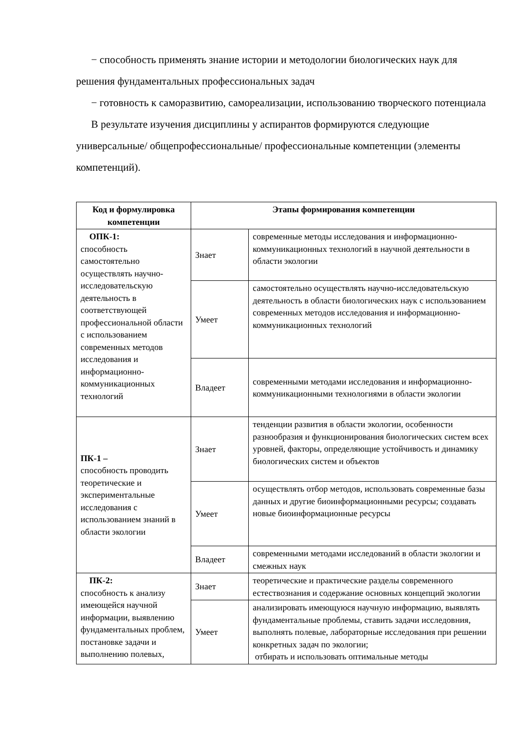− способность применять знание истории и методологии биологических наук для решения фундаментальных профессиональных задач
− готовность к саморазвитию, самореализации, использованию творческого потенциала
В результате изучения дисциплины у аспирантов формируются следующие универсальные/ общепрофессиональные/ профессиональные компетенции (элементы компетенций).
| Код и формулировка компетенции | Этапы формирования компетенции | |
| --- | --- | --- |
| ОПК-1: способность самостоятельно осуществлять научно-исследовательскую деятельность в соответствующей профессиональной области с использованием современных методов исследования и информационно-коммуникационных технологий | Знает | современные методы исследования и информационно-коммуникационных технологий в научной деятельности в области экологии |
| | Умеет | самостоятельно осуществлять научно-исследовательскую деятельность в области биологических наук с использованием современных методов исследования и информационно-коммуникационных технологий |
| | Владеет | современными методами исследования и информационно-коммуникационными технологиями в области экологии |
| ПК-1 – способность проводить теоретические и экспериментальные исследования с использованием знаний в области экологии | Знает | тенденции развития в области экологии, особенности разнообразия и функционирования биологических систем всех уровней, факторы, определяющие устойчивость и динамику биологических систем и объектов |
| | Умеет | осуществлять отбор методов, использовать современные базы данных и другие биоинформационными ресурсы; создавать новые биоинформационные ресурсы |
| | Владеет | современными методами исследований в области экологии и смежных наук |
| ПК-2: способность к анализу имеющейся научной информации, выявлению фундаментальных проблем, постановке задачи и выполнению полевых, | Знает | теоретические и практические разделы современного естествознания и содержание основных концепций экологии |
| | Умеет | анализировать имеющуюся научную информацию, выявлять фундаментальные проблемы, ставить задачи исследовния, выполнять полевые, лабораторные исследования при решении конкретных задач по экологии; отбирать и использовать оптимальные методы |